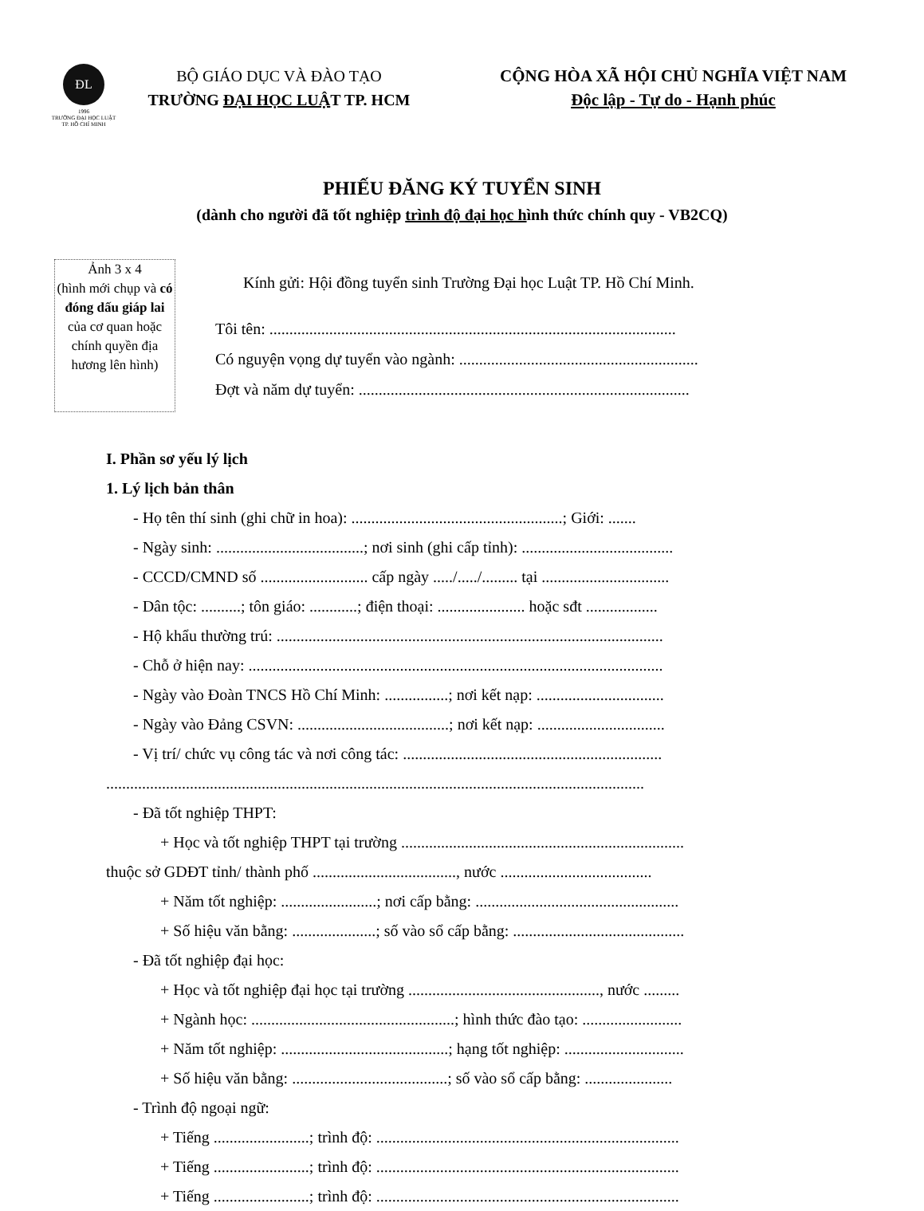ĐL
1996
TRƯỜNG ĐẠI HỌC LUẬT
TP. HỒ CHÍ MINH
BỘ GIÁO DỤC VÀ ĐÀO TẠO
TRƯỜNG ĐẠI HỌC LUẬT TP. HCM
CỘNG HÒA XÃ HỘI CHỦ NGHĨA VIỆT NAM
Độc lập - Tự do - Hạnh phúc
PHIẾU ĐĂNG KÝ TUYỂN SINH
(dành cho người đã tốt nghiệp trình độ đại học hình thức chính quy - VB2CQ)
Ảnh 3 x 4
(hình mới chụp và có đóng dấu giáp lai của cơ quan hoặc chính quyền địa hương lên hình)
Kính gửi: Hội đồng tuyển sinh Trường Đại học Luật TP. Hồ Chí Minh.
Tôi tên: ......................................................................................................
Có nguyện vọng dự tuyển vào ngành: ............................................................
Đợt và năm dự tuyển: ...................................................................................
I. Phần sơ yếu lý lịch
1. Lý lịch bản thân
- Họ tên thí sinh (ghi chữ in hoa): .....................................................; Giới: .......
- Ngày sinh: .....................................; nơi sinh (ghi cấp tỉnh): ......................................
- CCCD/CMND số ........................... cấp ngày ...../...../......... tại ................................
- Dân tộc: ..........; tôn giáo: ............; điện thoại: ...................... hoặc sđt ..................
- Hộ khẩu thường trú: .................................................................................................
- Chỗ ở hiện nay: ........................................................................................................
- Ngày vào Đoàn TNCS Hồ Chí Minh: ................; nơi kết nạp: ................................
- Ngày vào Đảng CSVN: ......................................; nơi kết nạp: ................................
- Vị trí/ chức vụ công tác và nơi công tác: .................................................................
.......................................................................................................................................
- Đã tốt nghiệp THPT:
+ Học và tốt nghiệp THPT tại trường .......................................................................
thuộc sở GDĐT tỉnh/ thành phố ...................................., nước ......................................
+ Năm tốt nghiệp: ........................; nơi cấp bằng: ...................................................
+ Số hiệu văn bằng: .....................; số vào sổ cấp bằng: ...........................................
- Đã tốt nghiệp đại học:
+ Học và tốt nghiệp đại học tại trường ................................................, nước .........
+ Ngành học: ...................................................; hình thức đào tạo: .........................
+ Năm tốt nghiệp: ..........................................; hạng tốt nghiệp: ..............................
+ Số hiệu văn bằng: .......................................; số vào sổ cấp bằng: ......................
- Trình độ ngoại ngữ:
+ Tiếng ........................; trình độ: ............................................................................
+ Tiếng ........................; trình độ: ............................................................................
+ Tiếng ........................; trình độ: ............................................................................